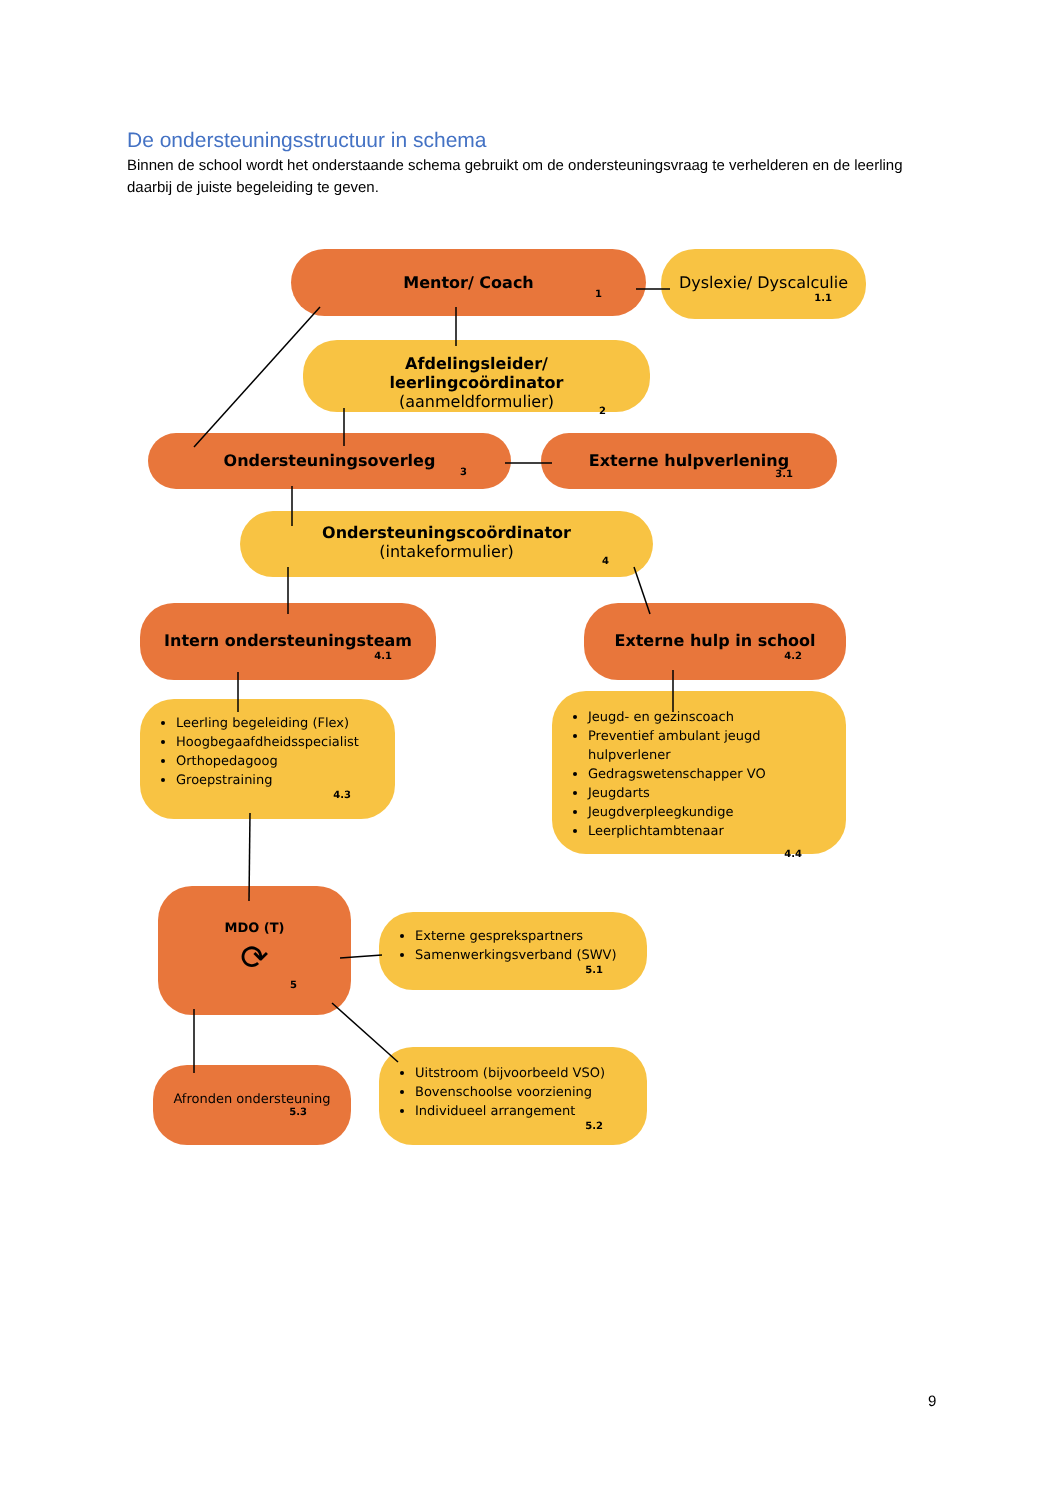De ondersteuningsstructuur in schema
Binnen de school wordt het onderstaande schema gebruikt om de ondersteuningsvraag te verhelderen en de leerling daarbij de juiste begeleiding te geven.
Mentor/ Coach
1
Dyslexie/ Dyscalculie
1.1
Afdelingsleider/ leerlingcoördinator
(aanmeldformulier)
2
Ondersteuningsoverleg
3
Externe hulpverlening
3.1
Ondersteuningscoördinator
(intakeformulier)
4
Intern ondersteuningsteam
4.1
Externe hulp in school
4.2
Leerling begeleiding (Flex)
Hoogbegaafdheidsspecialist
Orthopedagoog
Groepstraining
4.3
Jeugd- en gezinscoach
Preventief ambulant jeugd hulpverlener
Gedragswetenschapper VO
Jeugdarts
Jeugdverpleegkundige
Leerplichtambtenaar
4.4
MDO (T)
⟳
5
Externe gesprekspartners
Samenwerkingsverband (SWV)
5.1
Afronden ondersteuning
5.3
Uitstroom (bijvoorbeeld VSO)
Bovenschoolse voorziening
Individueel arrangement
5.2
9